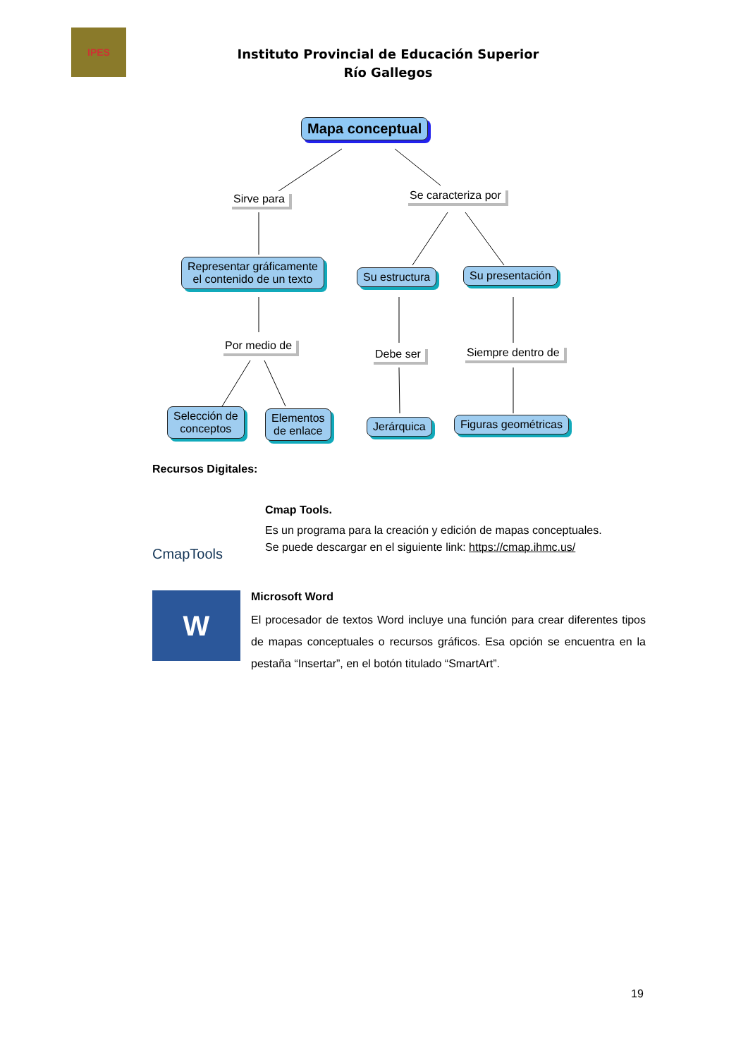IPES
Instituto Provincial de Educación Superior
Río Gallegos
Mapa conceptual
Sirve para Se caracteriza por
Representar gráficamente
el contenido de un texto
Su estructura Su presentación
Por medio de
Debe ser Siempre dentro de
Selección de
conceptos
Elementos
de enlace
Jerárquica Figuras geométricas
Recursos Digitales:
CmapTools
Cmap Tools.
Es un programa para la creación y edición de mapas conceptuales.
Se puede descargar en el siguiente link: https://cmap.ihmc.us/
W
Microsoft Word
El procesador de textos Word incluye una función para crear diferentes tipos de mapas conceptuales o recursos gráficos. Esa opción se encuentra en la pestaña “Insertar”, en el botón titulado “SmartArt”.
19